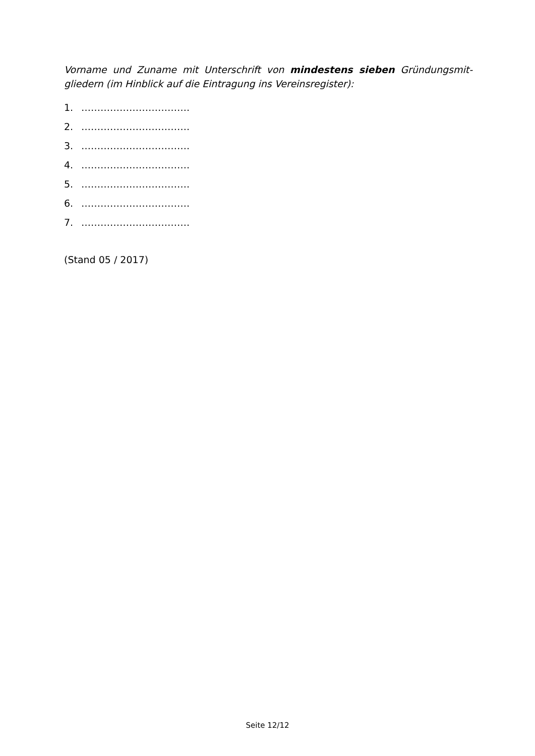Vorname und Zuname mit Unterschrift von mindestens sieben Gründungsmit-gliedern (im Hinblick auf die Eintragung ins Vereinsregister):
1. …………………………….
2. …………………………….
3. …………………………….
4. …………………………….
5. …………………………….
6. …………………………….
7. …………………………….
(Stand 05 / 2017)
Seite 12/12